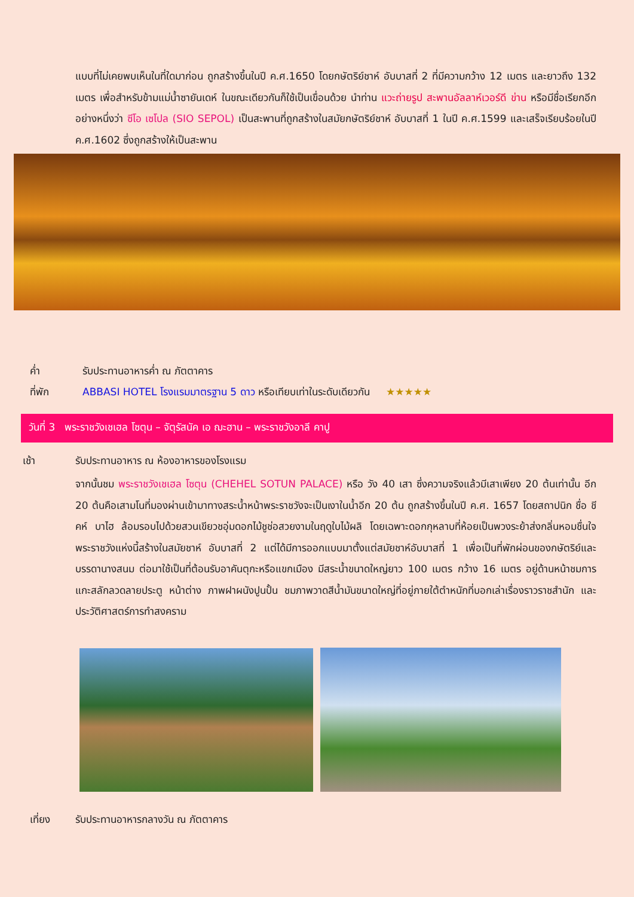แบบที่ไม่เคยพบเห็นในที่ใดมาก่อน ถูกสร้างขึ้นในปี ค.ศ.1650 โดยกษัตริย์ชาห์ อับบาสที่ 2 ที่มีความกว้าง 12 เมตร และยาวถึง 132 เมตร เพื่อสำหรับข้ามแม่น้ำซายันเดห์ ในขณะเดียวกันก็ใช้เป็นเขื่อนด้วย นำท่าน แวะถ่ายรูป สะพานอัลลาห์เวอร์ดี ข่าน หรือมีชื่อเรียกอีกอย่างหนึ่งว่า ซีโอ เซโปล (SIO SEPOL) เป็นสะพานที่ถูกสร้างในสมัยกษัตริย์ชาห์ อับบาสที่ 1 ในปี ค.ศ.1599 และเสร็จเรียบร้อยในปี ค.ศ.1602 ซึ่งถูกสร้างให้เป็นสะพาน
ค่ำ รับประทานอาหารค่ำ ณ ภัตตาคาร
ที่พัก ABBASI HOTEL โรงแรมมาตรฐาน 5 ดาว หรือเทียบเท่าในระดับเดียวกัน ★★★★★
วันที่ 3 พระราชวังเชเฮล โซตุน – จัตุรัสนัค เอ ฌะฮาน – พระราชวังอาลี คาปู
เช้า รับประทานอาหาร ณ ห้องอาหารของโรงแรม
จากนั้นชม พระราชวังเชเฮล โซตุน (CHEHEL SOTUN PALACE) หรือ วัง 40 เสา ซึ่งความจริงแล้วมีเสาเพียง 20 ต้นเท่านั้น อีก 20 ต้นคือเสามโนที่มองผ่านเข้ามาทางสระน้ำหน้าพระราชวังจะเป็นเงาในน้ำอีก 20 ต้น ถูกสร้างขึ้นในปี ค.ศ. 1657 โดยสถาปนิก ชื่อ ชีคห์ บาไฮ ล้อมรอบไปด้วยสวนเขียวชอุ่มดอกไม้ชูช่อสวยงามในฤดูใบไม้ผลิ โดยเฉพาะดอกกุหลาบที่ห้อยเป็นพวงระย้าส่งกลิ่นหอมชื่นใจพระราชวังแห่งนี้สร้างในสมัยชาห์ อับบาสที่ 2 แต่ได้มีการออกแบบมาตั้งแต่สมัยชาห์อับบาสที่ 1 เพื่อเป็นที่พักผ่อนของกษัตริย์และบรรดานางสนม ต่อมาใช้เป็นที่ต้อนรับอาคันตุกะหรือแขกเมือง มีสระน้ำขนาดใหญ่ยาว 100 เมตร กว้าง 16 เมตร อยู่ด้านหน้าชมการแกะสลักลวดลายประตู หน้าต่าง ภาพฝาผนังปูนปั้น ชมภาพวาดสีน้ำมันขนาดใหญ่ที่อยู่ภายใต้ตำหนักที่บอกเล่าเรื่องราวราชสำนัก และ ประวัติศาสตร์การทำสงคราม
เที่ยง รับประทานอาหารกลางวัน ณ ภัตตาคาร